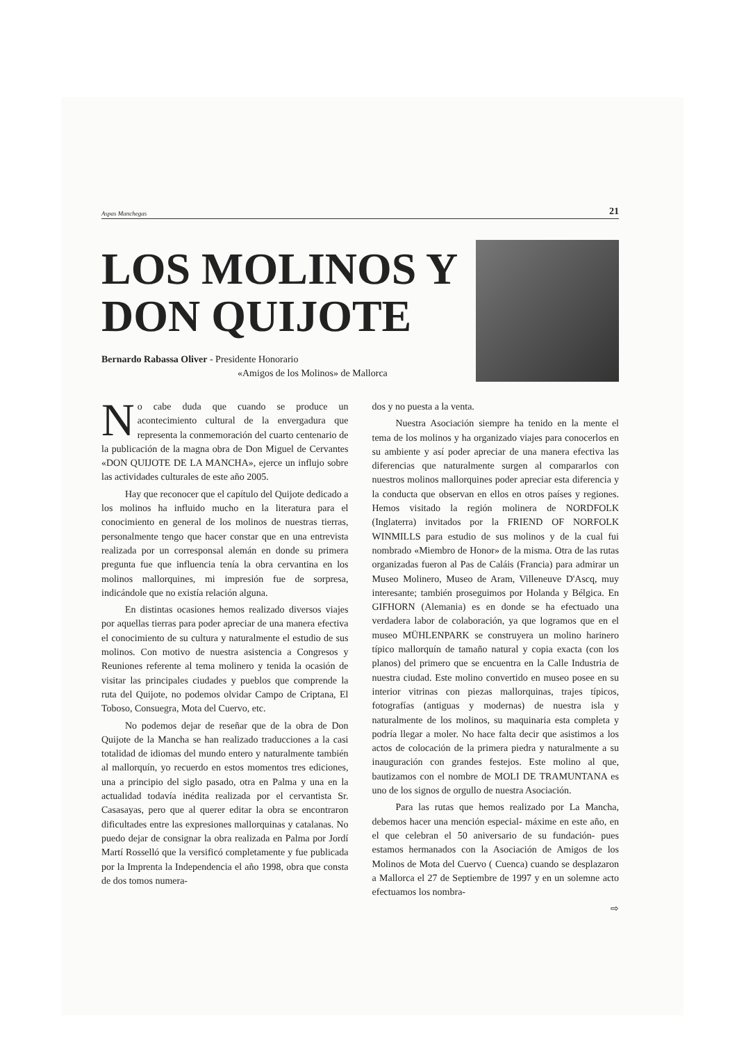Aspas Manchegas 21
LOS MOLINOS Y
DON QUIJOTE
Bernardo Rabassa Oliver - Presidente Honorario
«Amigos de los Molinos» de Mallorca
No cabe duda que cuando se produce un acontecimiento cultural de la envergadura que representa la conmemoración del cuarto centenario de la publicación de la magna obra de Don Miguel de Cervantes «DON QUIJOTE DE LA MANCHA», ejerce un influjo sobre las actividades culturales de este año 2005.
Hay que reconocer que el capítulo del Quijote dedicado a los molinos ha influido mucho en la literatura para el conocimiento en general de los molinos de nuestras tierras, personalmente tengo que hacer constar que en una entrevista realizada por un corresponsal alemán en donde su primera pregunta fue que influencia tenía la obra cervantina en los molinos mallorquines, mi impresión fue de sorpresa, indicándole que no existía relación alguna.
En distintas ocasiones hemos realizado diversos viajes por aquellas tierras para poder apreciar de una manera efectiva el conocimiento de su cultura y naturalmente el estudio de sus molinos. Con motivo de nuestra asistencia a Congresos y Reuniones referente al tema molinero y tenida la ocasión de visitar las principales ciudades y pueblos que comprende la ruta del Quijote, no podemos olvidar Campo de Criptana, El Toboso, Consuegra, Mota del Cuervo, etc.
No podemos dejar de reseñar que de la obra de Don Quijote de la Mancha se han realizado traducciones a la casi totalidad de idiomas del mundo entero y naturalmente también al mallorquín, yo recuerdo en estos momentos tres ediciones, una a principio del siglo pasado, otra en Palma y una en la actualidad todavía inédita realizada por el cervantista Sr. Casasayas, pero que al querer editar la obra se encontraron dificultades entre las expresiones mallorquinas y catalanas. No puedo dejar de consignar la obra realizada en Palma por Jordí Martí Rosselló que la versificó completamente y fue publicada por la Imprenta la Independencia el año 1998, obra que consta de dos tomos numera-
dos y no puesta a la venta.
Nuestra Asociación siempre ha tenido en la mente el tema de los molinos y ha organizado viajes para conocerlos en su ambiente y así poder apreciar de una manera efectiva las diferencias que naturalmente surgen al compararlos con nuestros molinos mallorquines poder apreciar esta diferencia y la conducta que observan en ellos en otros países y regiones. Hemos visitado la región molinera de NORDFOLK (Inglaterra) invitados por la FRIEND OF NORFOLK WINMILLS para estudio de sus molinos y de la cual fui nombrado «Miembro de Honor» de la misma. Otra de las rutas organizadas fueron al Pas de Caláis (Francia) para admirar un Museo Molinero, Museo de Aram, Villeneuve D'Ascq, muy interesante; también proseguimos por Holanda y Bélgica. En GIFHORN (Alemania) es en donde se ha efectuado una verdadera labor de colaboración, ya que logramos que en el museo MÜHLENPARK se construyera un molino harinero típico mallorquín de tamaño natural y copia exacta (con los planos) del primero que se encuentra en la Calle Industria de nuestra ciudad. Este molino convertido en museo posee en su interior vitrinas con piezas mallorquinas, trajes típicos, fotografías (antiguas y modernas) de nuestra isla y naturalmente de los molinos, su maquinaria esta completa y podría llegar a moler. No hace falta decir que asistimos a los actos de colocación de la primera piedra y naturalmente a su inauguración con grandes festejos. Este molino al que, bautizamos con el nombre de MOLI DE TRAMUNTANA es uno de los signos de orgullo de nuestra Asociación.
Para las rutas que hemos realizado por La Mancha, debemos hacer una mención especial- máxime en este año, en el que celebran el 50 aniversario de su fundación- pues estamos hermanados con la Asociación de Amigos de los Molinos de Mota del Cuervo ( Cuenca) cuando se desplazaron a Mallorca el 27 de Septiembre de 1997 y en un solemne acto efectuamos los nombra-
⇨